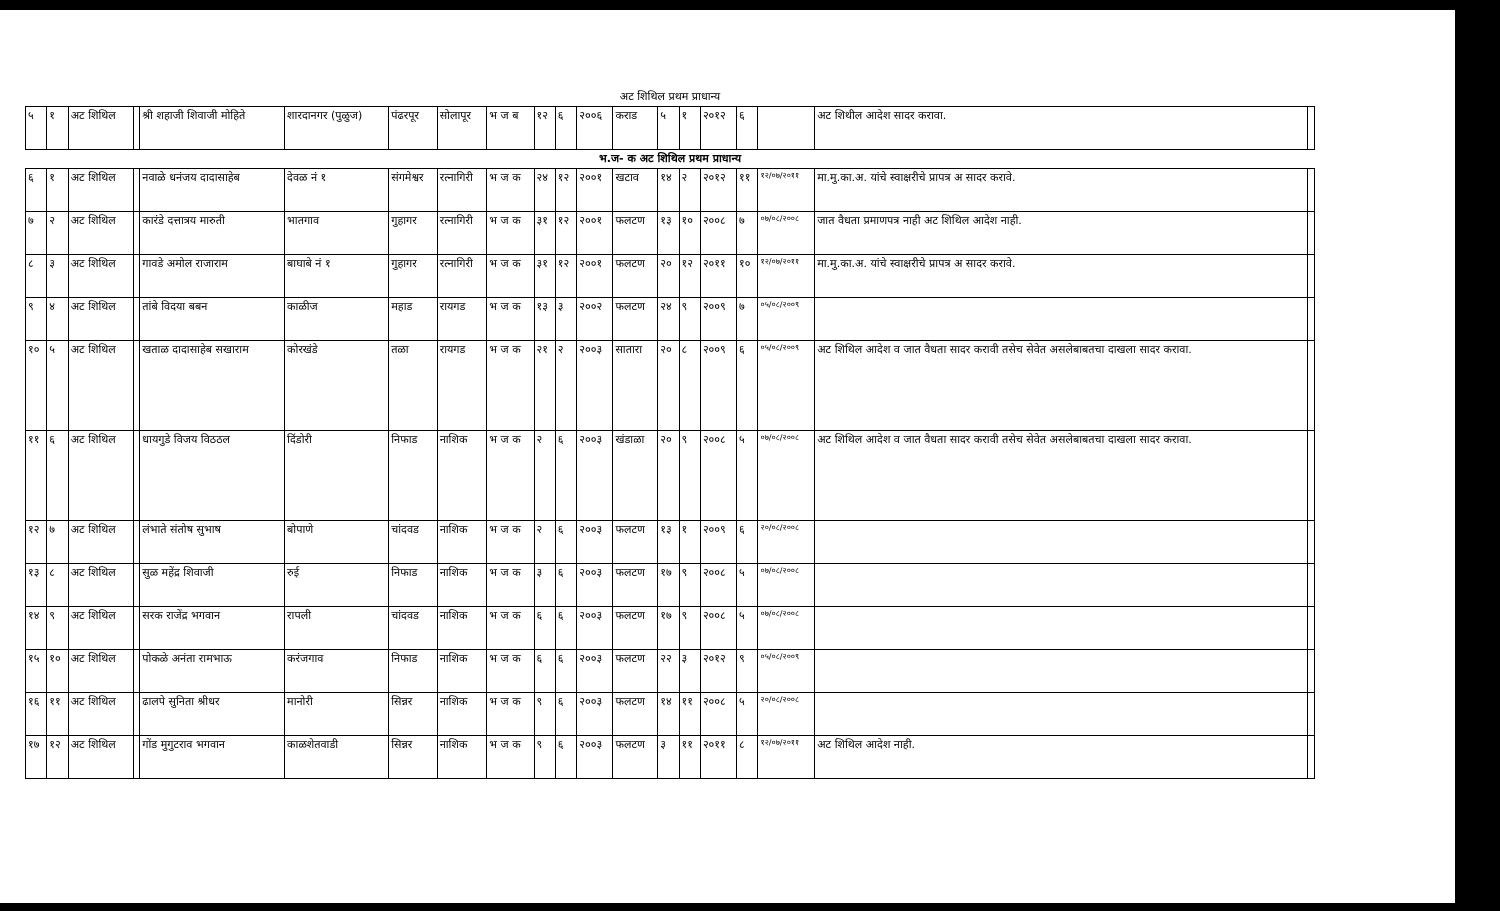| अट शिथिल प्रथम प्राधान्य | | | | | | | | | | | | | | | | | | | |
| ५ | १ | अट शिथिल | | श्री शहाजी शिवाजी मोहिते | शारदानगर (पुळुज) | पंढरपूर | सोलापूर | भ ज ब | १२ | ६ | २००६ | कराड | ५ | १ | २०१२ | ६ | | अट शिथील आदेश सादर करावा. | |
| भ.ज- क अट शिथिल प्रथम प्राधान्य | | | | | | | | | | | | | | | | | | | |
| ६ | १ | अट शिथिल | | नवाळे धनंजय दादासाहेब | देवळ नं १ | संगमेश्वर | रत्नागिरी | भ ज क | २४ | १२ | २००१ | खटाव | १४ | २ | २०१२ | ११ | १२/०७/२०११ | मा.मु.का.अ. यांचे स्वाक्षरीचे प्रापत्र अ सादर करावे. | |
| ७ | २ | अट शिथिल | | कारंडे दत्तात्रय मारुती | भातगाव | गुहागर | रत्नागिरी | भ ज क | ३१ | १२ | २००१ | फलटण | १३ | १० | २००८ | ७ | ०७/०८/२००८ | जात वैधता प्रमाणपत्र नाही अट शिथिल आदेश नाही. | |
| ८ | ३ | अट शिथिल | | गावडे अमोल राजाराम | बाघाबे नं १ | गुहागर | रत्नागिरी | भ ज क | ३१ | १२ | २००१ | फलटण | २० | १२ | २०११ | १० | १२/०७/२०११ | मा.मु.का.अ. यांचे स्वाक्षरीचे प्रापत्र अ सादर करावे. | |
| ९ | ४ | अट शिथिल | | तांबे विदया बबन | काळीज | महाड | रायगड | भ ज क | १३ | ३ | २००२ | फलटण | २४ | ९ | २००९ | ७ | ०५/०८/२००९ | | |
| १० | ५ | अट शिथिल | | खताळ दादासाहेब सखाराम | कोरखंडे | तळा | रायगड | भ ज क | २१ | २ | २००३ | सातारा | २० | ८ | २००९ | ६ | ०५/०८/२००९ | अट शिथिल आदेश व जात वैधता सादर करावी तसेच सेवेत असलेबाबतचा दाखला सादर करावा. | |
| ११ | ६ | अट शिथिल | | धायगुडे विजय विठठल | दिंडोरी | निफाड | नाशिक | भ ज क | २ | ६ | २००३ | खंडाळा | २० | ९ | २००८ | ५ | ०७/०८/२००८ | अट शिथिल आदेश व जात वैधता सादर करावी तसेच सेवेत असलेबाबतचा दाखला सादर करावा. | |
| १२ | ७ | अट शिथिल | | लंभाते संतोष सुभाष | बोपाणे | चांदवड | नाशिक | भ ज क | २ | ६ | २००३ | फलटण | १३ | १ | २००९ | ६ | २०/०८/२००८ | | |
| १३ | ८ | अट शिथिल | | सुळ महेंद्र शिवाजी | रुई | निफाड | नाशिक | भ ज क | ३ | ६ | २००३ | फलटण | १७ | ९ | २००८ | ५ | ०७/०८/२००८ | | |
| १४ | ९ | अट शिथिल | | सरक राजेंद्र भगवान | रापली | चांदवड | नाशिक | भ ज क | ६ | ६ | २००३ | फलटण | १७ | ९ | २००८ | ५ | ०७/०८/२००८ | | |
| १५ | १० | अट शिथिल | | पोकळे अनंता रामभाऊ | करंजगाव | निफाड | नाशिक | भ ज क | ६ | ६ | २००३ | फलटण | २२ | ३ | २०१२ | ९ | ०५/०८/२००९ | | |
| १६ | ११ | अट शिथिल | | ढालपे सुनिता श्रीधर | मानोरी | सिन्नर | नाशिक | भ ज क | ९ | ६ | २००३ | फलटण | १४ | ११ | २००८ | ५ | २०/०८/२००८ | | |
| १७ | १२ | अट शिथिल | | गोंड मुगुटराव भगवान | काळशेतवाडी | सिन्नर | नाशिक | भ ज क | ९ | ६ | २००३ | फलटण | ३ | ११ | २०११ | ८ | १२/०७/२०११ | अट शिथिल आदेश नाही. | |